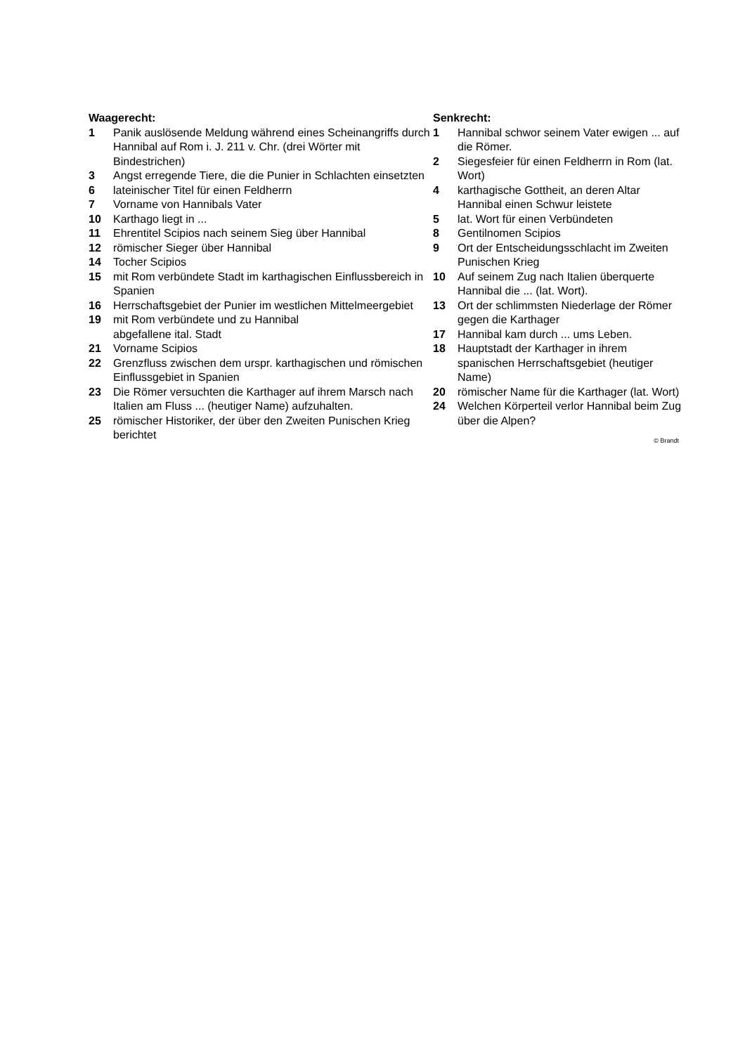Waagerecht:
1 Panik auslösende Meldung während eines Scheinan­griffs durch Hannibal auf Rom i. J. 211 v. Chr. (drei Wörter mit Bindestrichen)
3 Angst erregende Tiere, die die Punier in Schlachten einsetzten
6 lateinischer Titel für einen Feldherrn
7 Vorname von Hannibals Vater
10 Karthago liegt in ...
11 Ehrentitel Scipios nach seinem Sieg über Hannibal
12 römischer Sieger über Hannibal
14 Tocher Scipios
15 mit Rom verbündete Stadt im karthagischen Einfluss­bereich in Spanien
16 Herrschaftsgebiet der Punier im westlichen Mittelmeer­gebiet
19 mit Rom verbündete und zu Hannibal
abgefallene ital. Stadt
21 Vorname Scipios
22 Grenzfluss zwischen dem urspr. karthagischen und römischen Einflussgebiet in Spanien
23 Die Römer versuchten die Karthager auf ihrem Marsch nach Italien am Fluss ... (heutiger Name) aufzuhalten.
25 römischer Historiker, der über den Zweiten Punischen Krieg berichtet
Senkrecht:
1 Hannibal schwor seinem Vater ewigen ... auf die Römer.
2 Siegesfeier für einen Feldherrn in Rom (lat. Wort)
4 karthagische Gottheit, an deren Altar Hannibal einen Schwur leistete
5 lat. Wort für einen Verbündeten
8 Gentilnomen Scipios
9 Ort der Entscheidungsschlacht im Zweiten Punischen Krieg
10 Auf seinem Zug nach Italien überquerte Hannibal die ... (lat. Wort).
13 Ort der schlimmsten Niederlage der Römer gegen die Karthager
17 Hannibal kam durch ... ums Leben.
18 Hauptstadt der Karthager in ihrem spanischen Herrschaftsgebiet (heutiger Name)
20 römischer Name für die Karthager (lat. Wort)
24 Welchen Körperteil verlor Hannibal beim Zug über die Alpen?
© Brandt